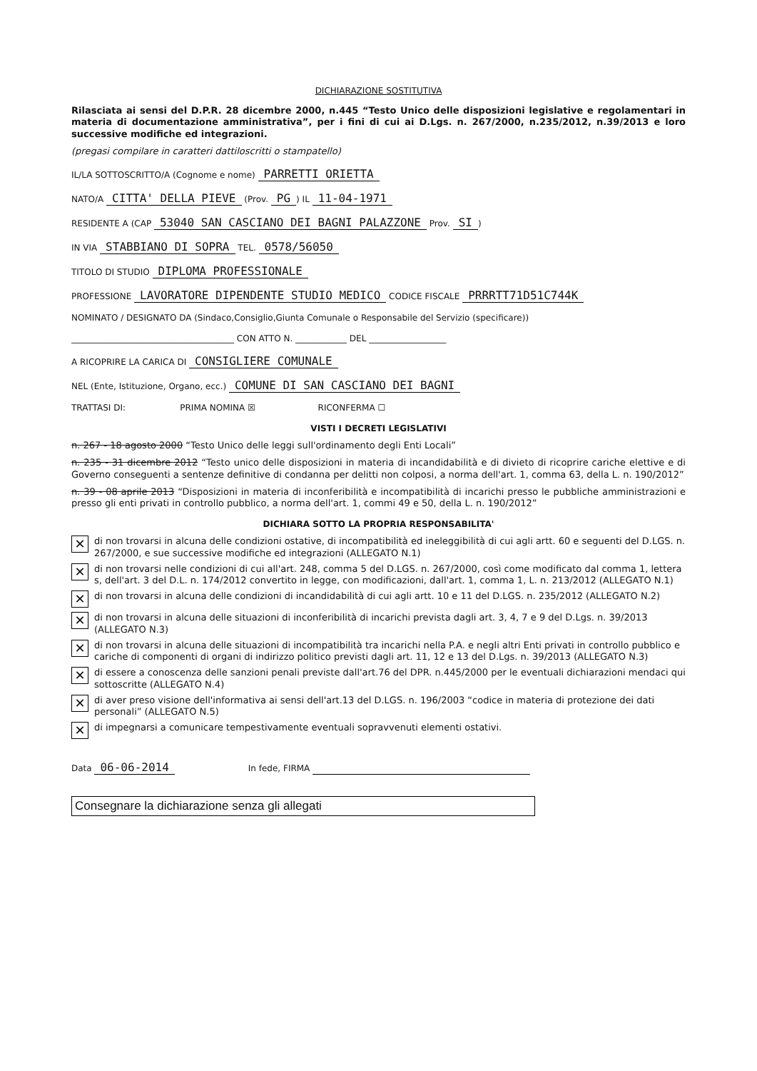DICHIARAZIONE SOSTITUTIVA
Rilasciata ai sensi del D.P.R. 28 dicembre 2000, n.445 “Testo Unico delle disposizioni legislative e regolamentari in materia di documentazione amministrativa”, per i fini di cui ai D.Lgs. n. 267/2000, n.235/2012, n.39/2013 e loro successive modifiche ed integrazioni.
(pregasi compilare in caratteri dattiloscritti o stampatello)
IL/LA SOTTOSCRITTO/A (Cognome e nome) PARRETTI ORIETTA
NATO/A CITTA' DELLA PIEVE (Prov. PG) IL 11-04-1971
RESIDENTE A (CAP 53040 SAN CASCIANO DEI BAGNI PALAZZONE Prov. SI)
IN VIA STABBIANO DI SOPRA TEL. 0578/56050
TITOLO DI STUDIO DIPLOMA PROFESSIONALE
PROFESSIONE LAVORATORE DIPENDENTE STUDIO MEDICO CODICE FISCALE PRRRTT71D51C744K
NOMINATO / DESIGNATO DA (Sindaco,Consiglio,Giunta Comunale o Responsabile del Servizio (specificare))
______________________________________ CON ATTO N. ____________ DEL __________________
A RICOPRIRE LA CARICA DI CONSIGLIERE COMUNALE
NEL (Ente, Istituzione, Organo, ecc.) COMUNE DI SAN CASCIANO DEI BAGNI
TRATTASI DI: PRIMA NOMINA ☒ RICONFERMA ☐
VISTI I DECRETI LEGISLATIVI
n. 267 - 18 agosto 2000 “Testo Unico delle leggi sull'ordinamento degli Enti Locali”
n. 235 - 31 dicembre 2012 “Testo unico delle disposizioni in materia di incandidabilità e di divieto di ricoprire cariche elettive e di Governo conseguenti a sentenze definitive di condanna per delitti non colposi, a norma dell'art. 1, comma 63, della L. n. 190/2012”
n. 39 - 08 aprile 2013 “Disposizioni in materia di inconferibilità e incompatibilità di incarichi presso le pubbliche amministrazioni e presso gli enti privati in controllo pubblico, a norma dell'art. 1, commi 49 e 50, della L. n. 190/2012”
DICHIARA SOTTO LA PROPRIA RESPONSABILITA'
✕ di non trovarsi in alcuna delle condizioni ostative, di incompatibilità ed ineleggibilità di cui agli artt. 60 e seguenti del D.LGS. n. 267/2000, e sue successive modifiche ed integrazioni (ALLEGATO N.1)
✕ di non trovarsi nelle condizioni di cui all'art. 248, comma 5 del D.LGS. n. 267/2000, così come modificato dal comma 1, lettera s, dell'art. 3 del D.L. n. 174/2012 convertito in legge, con modificazioni, dall'art. 1, comma 1, L. n. 213/2012 (ALLEGATO N.1)
✕ di non trovarsi in alcuna delle condizioni di incandidabilità di cui agli artt. 10 e 11 del D.LGS. n. 235/2012 (ALLEGATO N.2)
✕ di non trovarsi in alcuna delle situazioni di inconferibilità di incarichi prevista dagli art. 3, 4, 7 e 9 del D.Lgs. n. 39/2013 (ALLEGATO N.3)
✕ di non trovarsi in alcuna delle situazioni di incompatibilità tra incarichi nella P.A. e negli altri Enti privati in controllo pubblico e cariche di componenti di organi di indirizzo politico previsti dagli art. 11, 12 e 13 del D.Lgs. n. 39/2013 (ALLEGATO N.3)
✕ di essere a conoscenza delle sanzioni penali previste dall'art.76 del DPR. n.445/2000 per le eventuali dichiarazioni mendaci qui sottoscritte (ALLEGATO N.4)
✕ di aver preso visione dell'informativa ai sensi dell'art.13 del D.LGS. n. 196/2003 “codice in materia di protezione dei dati personali” (ALLEGATO N.5)
✕ di impegnarsi a comunicare tempestivamente eventuali sopravvenuti elementi ostativi.
Data 06-06-2014 In fede, FIRMA
Consegnare la dichiarazione senza gli allegati